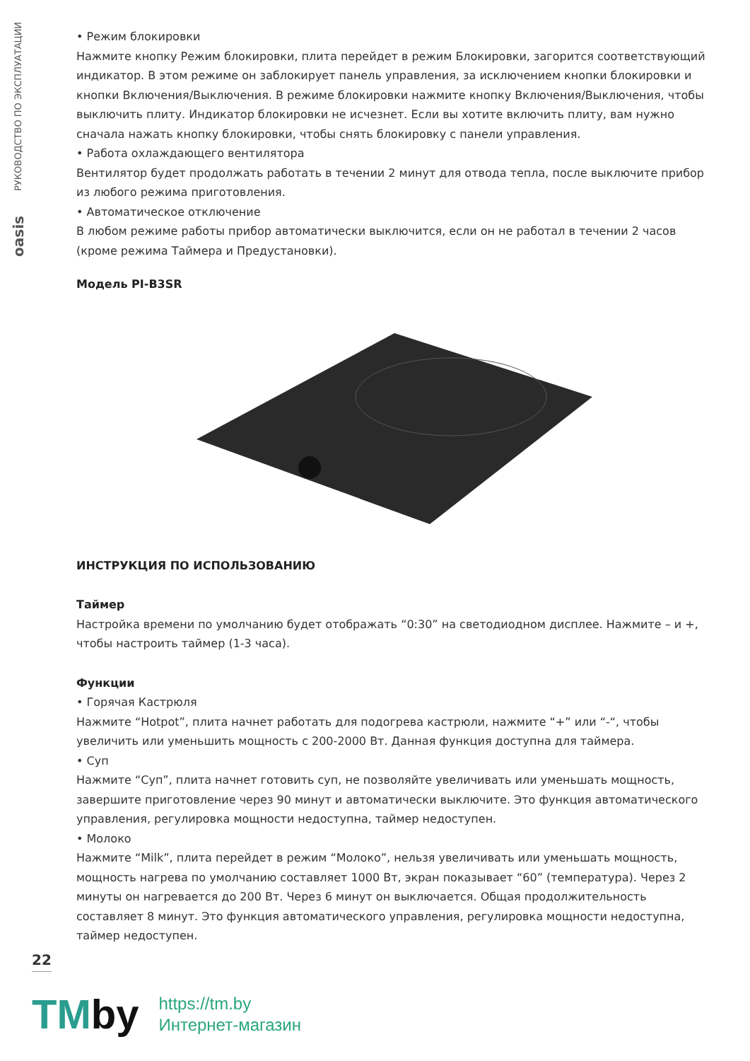РУКОВОДСТВО ПО ЭКСПЛУАТАЦИИ
oasis
• Режим блокировки
Нажмите кнопку Режим блокировки, плита перейдет в режим Блокировки, загорится соответ­ствующий индикатор. В этом режиме он заблокирует панель управления, за исключением кнопки блокировки и кнопки Включения/Выключения. В режиме блокировки нажмите кнопку Включени­я/Выключения, чтобы выключить плиту. Индикатор блокировки не исчезнет. Если вы хотите включить плиту, вам нужно сначала нажать кнопку блокировки, чтобы снять блокировку с панели управления.
• Работа охлаждающего вентилятора
Вентилятор будет продолжать работать в течении 2 минут для отвода тепла, после выключите прибор из любого режима приготовления.
• Автоматическое отключение
В любом режиме работы прибор автоматически выключится, если он не работал в течении 2 часов (кроме режима Таймера и Предустановки).
Модель PI-B3SR
ИНСТРУКЦИЯ ПО ИСПОЛЬЗОВАНИЮ
Таймер
Настройка времени по умолчанию будет отображать “0:30” на светодиодном дисплее. Нажмите – и +, чтобы настроить таймер (1-3 часа).
Функции
• Горячая Кастрюля
Нажмите “Hotpot”, плита начнет работать для подогрева кастрюли, нажмите “+” или “-“, чтобы увеличить или уменьшить мощность с 200-2000 Вт. Данная функция доступна для таймера.
• Суп
Нажмите “Суп”, плита начнет готовить суп, не позволяйте увеличивать или уменьшать мощность, завершите приготовление через 90 минут и автоматически выключите. Это функция автоматиче­ского управления, регулировка мощности недоступна, таймер недоступен.
• Молоко
Нажмите “Milk”, плита перейдет в режим “Молоко”, нельзя увеличивать или уменьшать мощность, мощность нагрева по умолчанию составляет 1000 Вт, экран показывает “60” (темпера­тура). Через 2 минуты он нагревается до 200 Вт. Через 6 минут он выключается. Общая продол­жительность составляет 8 минут. Это функция автоматического управления, регулировка мощности недоступна, таймер недоступен.
22
TMby
https://tm.by
Интернет-магазин